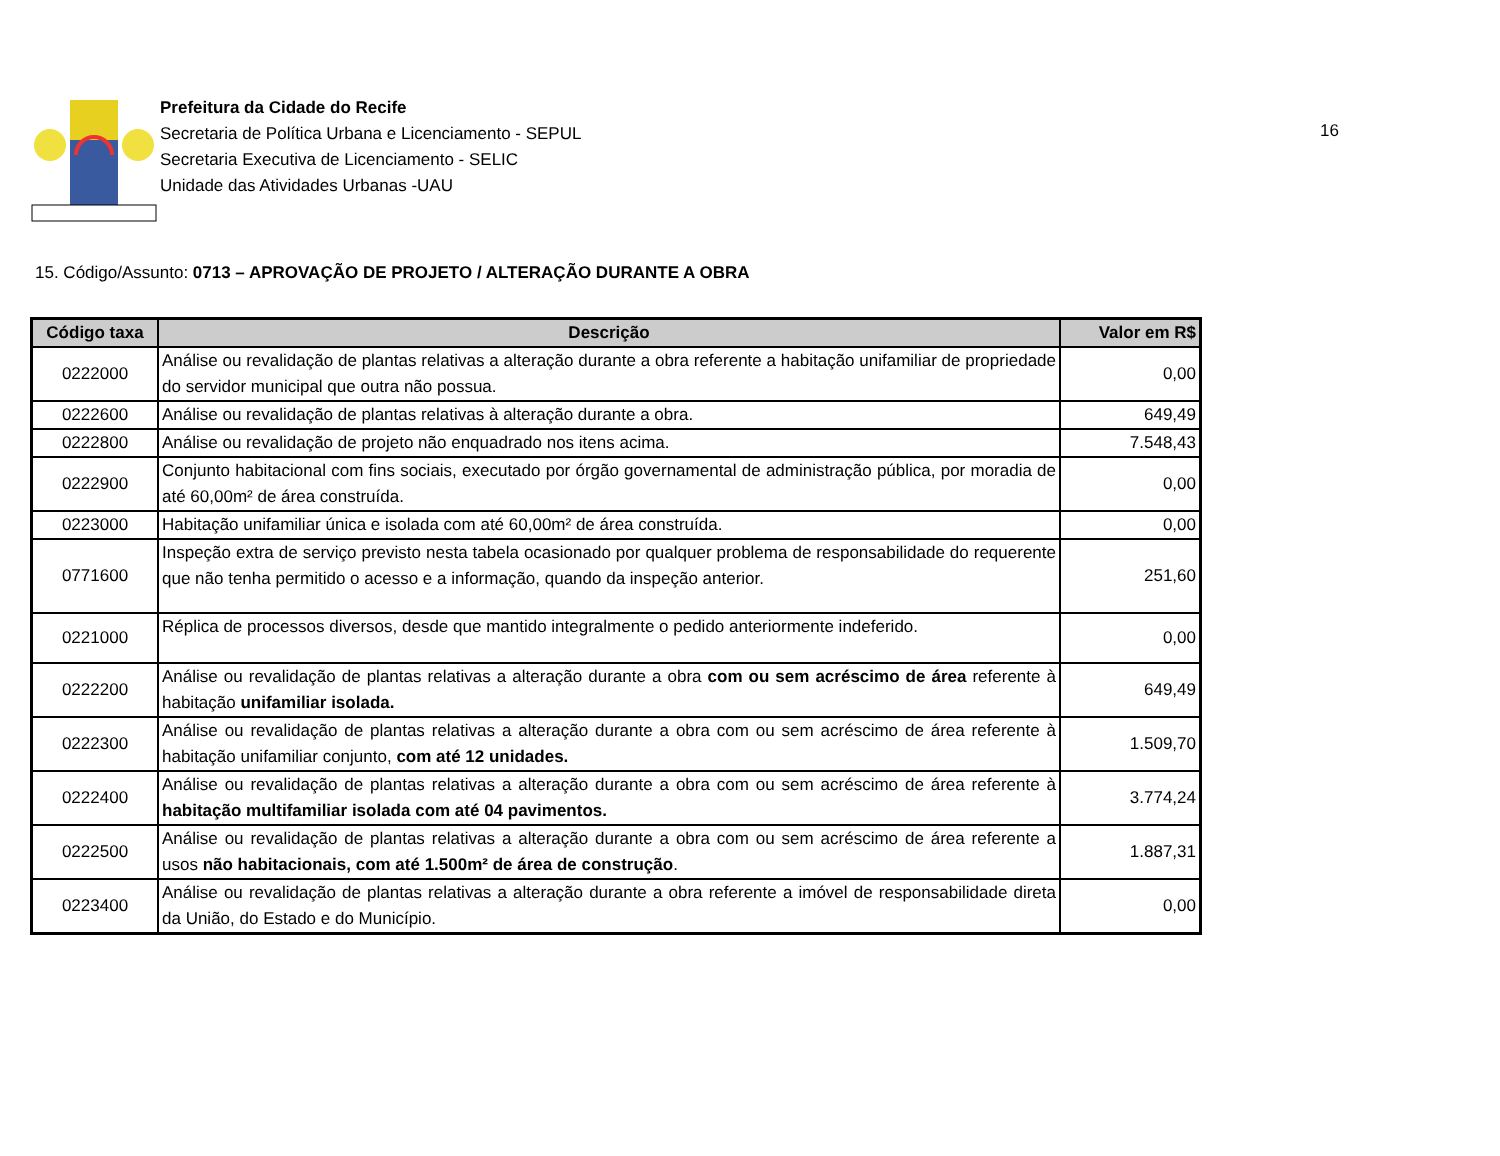Prefeitura da Cidade do Recife
Secretaria de Política Urbana e Licenciamento - SEPUL
Secretaria Executiva de Licenciamento - SELIC
Unidade das Atividades Urbanas -UAU
16
15. Código/Assunto: 0713 – APROVAÇÃO DE PROJETO / ALTERAÇÃO DURANTE A OBRA
| Código taxa | Descrição | Valor em R$ |
| --- | --- | --- |
| 0222000 | Análise ou revalidação de plantas relativas a alteração durante a obra referente a habitação unifamiliar de propriedade do servidor municipal que outra não possua. | 0,00 |
| 0222600 | Análise ou revalidação de plantas relativas à alteração durante a obra. | 649,49 |
| 0222800 | Análise ou revalidação de projeto não enquadrado nos itens acima. | 7.548,43 |
| 0222900 | Conjunto habitacional com fins sociais, executado por órgão governamental de administração pública, por moradia de até 60,00m² de área construída. | 0,00 |
| 0223000 | Habitação unifamiliar única e isolada com até 60,00m² de área construída. | 0,00 |
| 0771600 | Inspeção extra de serviço previsto nesta tabela ocasionado por qualquer problema de responsabilidade do requerente que não tenha permitido o acesso e a informação, quando da inspeção anterior. | 251,60 |
| 0221000 | Réplica de processos diversos, desde que mantido integralmente o pedido anteriormente indeferido. | 0,00 |
| 0222200 | Análise ou revalidação de plantas relativas a alteração durante a obra com ou sem acréscimo de área referente à habitação unifamiliar isolada. | 649,49 |
| 0222300 | Análise ou revalidação de plantas relativas a alteração durante a obra com ou sem acréscimo de área referente à habitação unifamiliar conjunto, com até 12 unidades. | 1.509,70 |
| 0222400 | Análise ou revalidação de plantas relativas a alteração durante a obra com ou sem acréscimo de área referente à habitação multifamiliar isolada com até 04 pavimentos. | 3.774,24 |
| 0222500 | Análise ou revalidação de plantas relativas a alteração durante a obra com ou sem acréscimo de área referente a usos não habitacionais, com até 1.500m² de área de construção . | 1.887,31 |
| 0223400 | Análise ou revalidação de plantas relativas a alteração durante a obra referente a imóvel de responsabilidade direta da União, do Estado e do Município. | 0,00 |